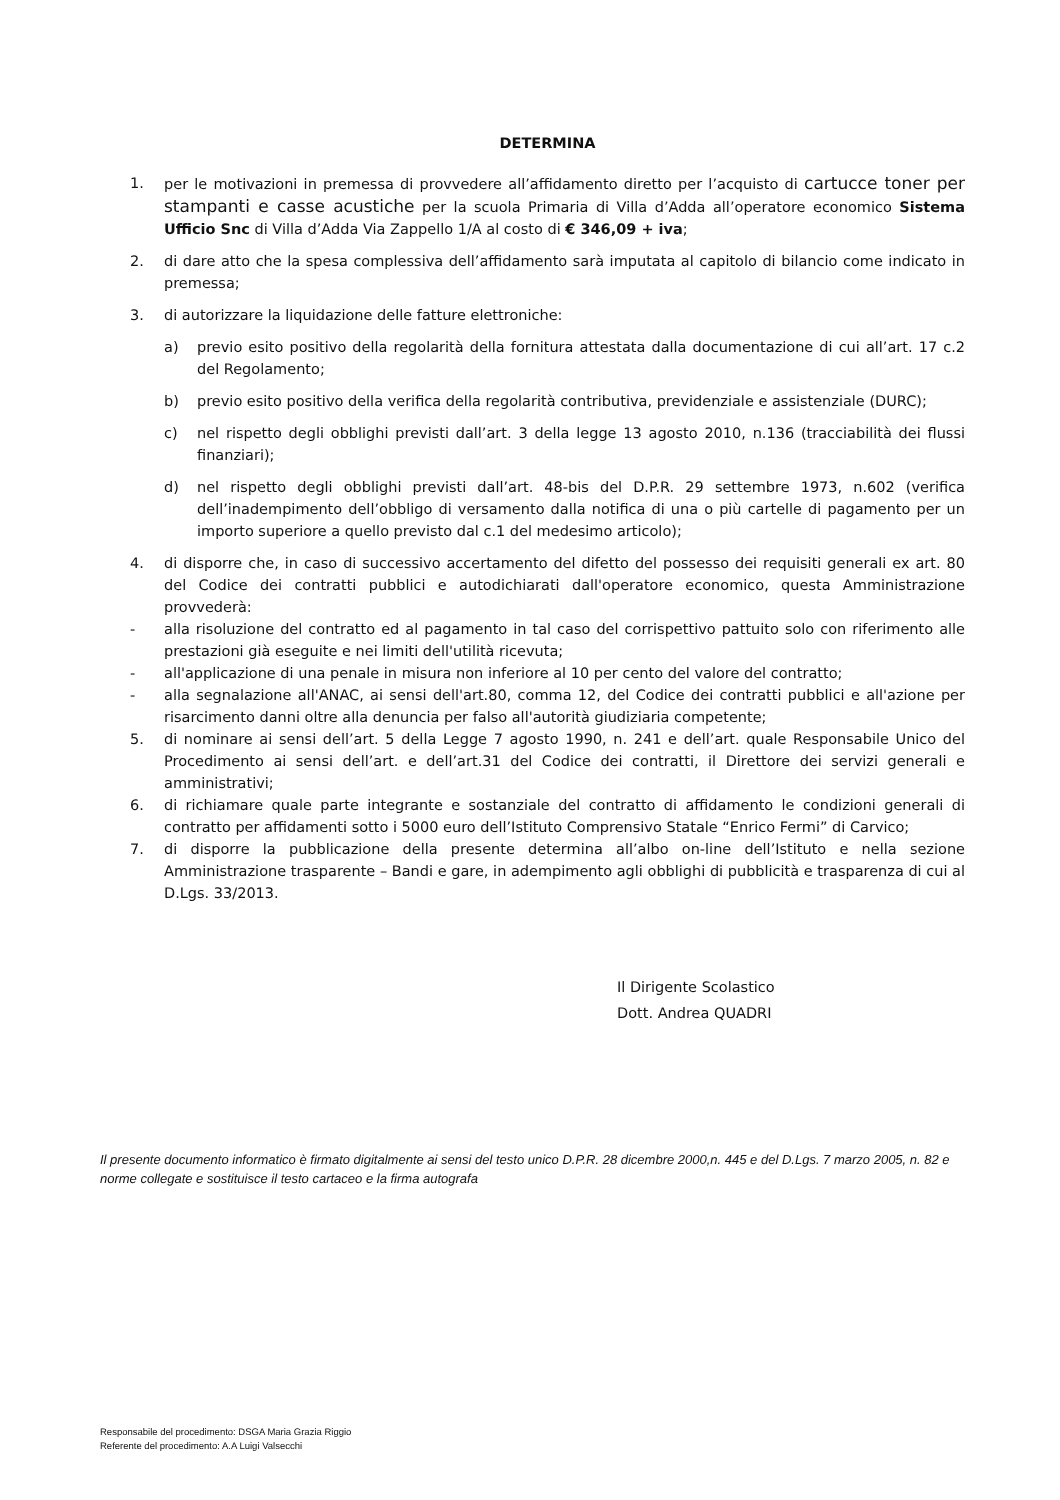DETERMINA
1. per le motivazioni in premessa di provvedere all’affidamento diretto per l’acquisto di cartucce toner per stampanti e casse acustiche per la scuola Primaria di Villa d’Adda all’operatore economico Sistema Ufficio Snc di Villa d’Adda Via Zappello 1/A al costo di € 346,09 + iva;
2. di dare atto che la spesa complessiva dell’affidamento sarà imputata al capitolo di bilancio come indicato in premessa;
3. di autorizzare la liquidazione delle fatture elettroniche:
a) previo esito positivo della regolarità della fornitura attestata dalla documentazione di cui all’art. 17 c.2 del Regolamento;
b) previo esito positivo della verifica della regolarità contributiva, previdenziale e assistenziale (DURC);
c) nel rispetto degli obblighi previsti dall’art. 3 della legge 13 agosto 2010, n.136 (tracciabilità dei flussi finanziari);
d) nel rispetto degli obblighi previsti dall’art. 48-bis del D.P.R. 29 settembre 1973, n.602 (verifica dell’inadempimento dell’obbligo di versamento dalla notifica di una o più cartelle di pagamento per un importo superiore a quello previsto dal c.1 del medesimo articolo);
4. di disporre che, in caso di successivo accertamento del difetto del possesso dei requisiti generali ex art. 80 del Codice dei contratti pubblici e autodichiarati dall'operatore economico, questa Amministrazione provvederà:
- alla risoluzione del contratto ed al pagamento in tal caso del corrispettivo pattuito solo con riferimento alle prestazioni già eseguite e nei limiti dell'utilità ricevuta;
- all'applicazione di una penale in misura non inferiore al 10 per cento del valore del contratto;
- alla segnalazione all'ANAC, ai sensi dell'art.80, comma 12, del Codice dei contratti pubblici e all'azione per risarcimento danni oltre alla denuncia per falso all'autorità giudiziaria competente;
5. di nominare ai sensi dell’art. 5 della Legge 7 agosto 1990, n. 241 e dell’art. quale Responsabile Unico del Procedimento ai sensi dell’art. e dell’art.31 del Codice dei contratti, il Direttore dei servizi generali e amministrativi;
6. di richiamare quale parte integrante e sostanziale del contratto di affidamento le condizioni generali di contratto per affidamenti sotto i 5000 euro dell’Istituto Comprensivo Statale “Enrico Fermi” di Carvico;
7. di disporre la pubblicazione della presente determina all’albo on-line dell’Istituto e nella sezione Amministrazione trasparente – Bandi e gare, in adempimento agli obblighi di pubblicità e trasparenza di cui al D.Lgs. 33/2013.
Il Dirigente Scolastico
Dott. Andrea QUADRI
Il presente documento informatico è firmato digitalmente ai sensi del testo unico D.P.R. 28 dicembre 2000,n. 445 e del D.Lgs. 7 marzo 2005, n. 82 e norme collegate e sostituisce il testo cartaceo e la firma autografa
Responsabile del procedimento: DSGA Maria Grazia Riggio
Referente del procedimento: A.A Luigi Valsecchi